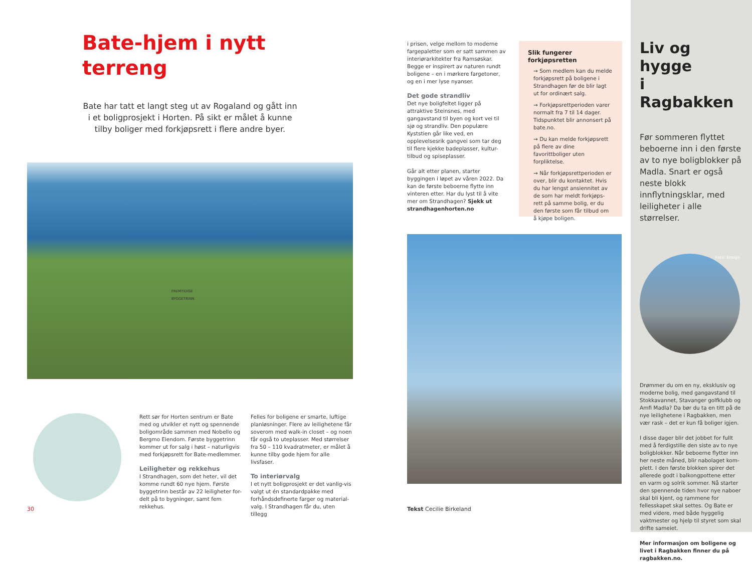Bate-hjem i nytt terreng
Bate har tatt et langt steg ut av Rogaland og gått inn
i et boligprosjekt i Horten. På sikt er målet å kunne
tilby boliger med forkjøpsrett i flere andre byer.
FREMTIDIGE
BYGGETRINN
Rett sør for Horten sentrum er Bate med og utvikler et nytt og spennende boligområde sammen med Nobello og Bergmo Eiendom. Første byggetrinn kommer ut for salg i høst – naturligvis med forkjøpsrett for Bate-medlemmer.
Leiligheter og rekkehus
I Strandhagen, som det heter, vil det komme rundt 60 nye hjem. Første byggetrinn består av 22 leiligheter for-delt på to bygninger, samt fem rekkehus.
Felles for boligene er smarte, luftige planløsninger. Flere av leilighetene får soverom med walk-in closet – og noen får også to uteplasser. Med størrelser fra 50 – 110 kvadratmeter, er målet å kunne tilby gode hjem for alle livsfaser.
To interiørvalg
I et nytt boligprosjekt er det vanlig-vis valgt ut én standardpakke med forhåndsdefinerte farger og material-valg. I Strandhagen får du, uten tillegg
i prisen, velge mellom to moderne fargepaletter som er satt sammen av interiørarkitekter fra Ramsøskar. Begge er inspirert av naturen rundt boligene – en i mørkere fargetoner, og en i mer lyse nyanser.
Det gode strandliv
Det nye boligfeltet ligger på attraktive Steinsnes, med gangavstand til byen og kort vei til sjø og strandliv. Den populære Kyststien går like ved, en opplevelsesrik gangvei som tar deg til flere kjekke badeplasser, kultur-tilbud og spiseplasser.
Går alt etter planen, starter byggingen i løpet av våren 2022. Da kan de første beboerne flytte inn vinteren etter. Har du lyst til å vite mer om Strandhagen? Sjekk ut strandhagenhorten.no
Slik fungerer forkjøpsretten
→ Som medlem kan du melde forkjøpsrett på boligene i Strandhagen før de blir lagt ut for ordinært salg.
→ Forkjøpsrettperioden varer normalt fra 7 til 14 dager. Tidspunktet blir annonsert på bate.no.
→ Du kan melde forkjøpsrett på flere av dine favorittboliger uten forpliktelse.
→ Når forkjøpsrettperioden er over, blir du kontaktet. Hvis du har lengst ansiennitet av de som har meldt forkjøps-rett på samme bolig, er du den første som får tilbud om å kjøpe boligen.
30 Tekst Cecilie Birkeland
Liv og hygge
i Ragbakken
Før sommeren flyttet beboerne inn i den første av to nye boligblokker på Madla. Snart er også neste blokk innflytningsklar, med leiligheter i alle størrelser.
Foto: Ensign
Drømmer du om en ny, eksklusiv og moderne bolig, med gangavstand til Stokkavannet, Stavanger golfklubb og Amfi Madla? Da bør du ta en titt på de nye leilighetene i Ragbakken, men vær rask – det er kun få boliger igjen.
I disse dager blir det jobbet for fullt med å ferdigstille den siste av to nye boligblokker. Når beboerne flytter inn her neste måned, blir nabolaget kom-plett. I den første blokken spirer det allerede godt i balkongpottene etter en varm og solrik sommer. Nå starter den spennende tiden hvor nye naboer skal bli kjent, og rammene for fellesskapet skal settes. Og Bate er med videre, med både hyggelig vaktmester og hjelp til styret som skal drifte sameiet.
Mer informasjon om boligene og livet i Ragbakken finner du på ragbakken.no.